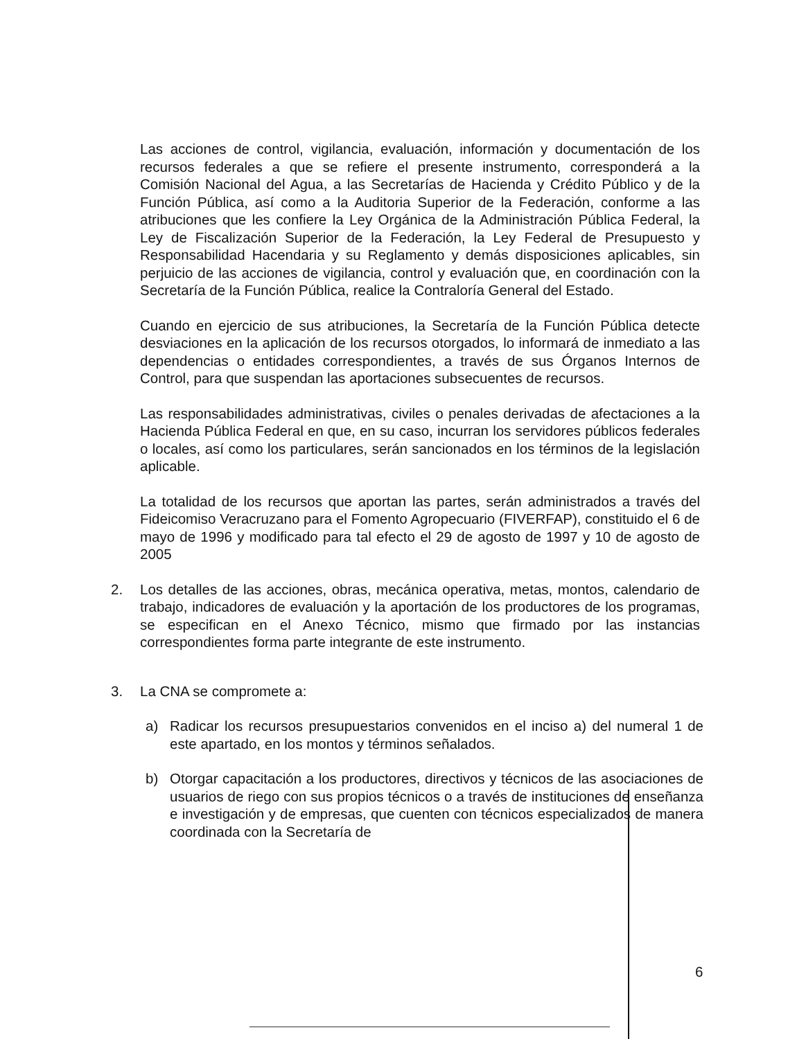Las acciones de control, vigilancia, evaluación, información y documentación de los recursos federales a que se refiere el presente instrumento, corresponderá a la Comisión Nacional del Agua, a las Secretarías de Hacienda y Crédito Público y de la Función Pública, así como a la Auditoria Superior de la Federación, conforme a las atribuciones que les confiere la Ley Orgánica de la Administración Pública Federal, la Ley de Fiscalización Superior de la Federación, la Ley Federal de Presupuesto y Responsabilidad Hacendaria y su Reglamento y demás disposiciones aplicables, sin perjuicio de las acciones de vigilancia, control y evaluación que, en coordinación con la Secretaría de la Función Pública, realice la Contraloría General del Estado.
Cuando en ejercicio de sus atribuciones, la Secretaría de la Función Pública detecte desviaciones en la aplicación de los recursos otorgados, lo informará de inmediato a las dependencias o entidades correspondientes, a través de sus Órganos Internos de Control, para que suspendan las aportaciones subsecuentes de recursos.
Las responsabilidades administrativas, civiles o penales derivadas de afectaciones a la Hacienda Pública Federal en que, en su caso, incurran los servidores públicos federales o locales, así como los particulares, serán sancionados en los términos de la legislación aplicable.
La totalidad de los recursos que aportan las partes, serán administrados a través del Fideicomiso Veracruzano para el Fomento Agropecuario (FIVERFAP), constituido el 6 de mayo de 1996 y modificado para tal efecto el 29 de agosto de 1997 y 10 de agosto de 2005
2. Los detalles de las acciones, obras, mecánica operativa, metas, montos, calendario de trabajo, indicadores de evaluación y la aportación de los productores de los programas, se especifican en el Anexo Técnico, mismo que firmado por las instancias correspondientes forma parte integrante de este instrumento.
3. La CNA se compromete a:
a) Radicar los recursos presupuestarios convenidos en el inciso a) del numeral 1 de este apartado, en los montos y términos señalados.
b) Otorgar capacitación a los productores, directivos y técnicos de las asociaciones de usuarios de riego con sus propios técnicos o a través de instituciones de enseñanza e investigación y de empresas, que cuenten con técnicos especializados de manera coordinada con la Secretaría de
6